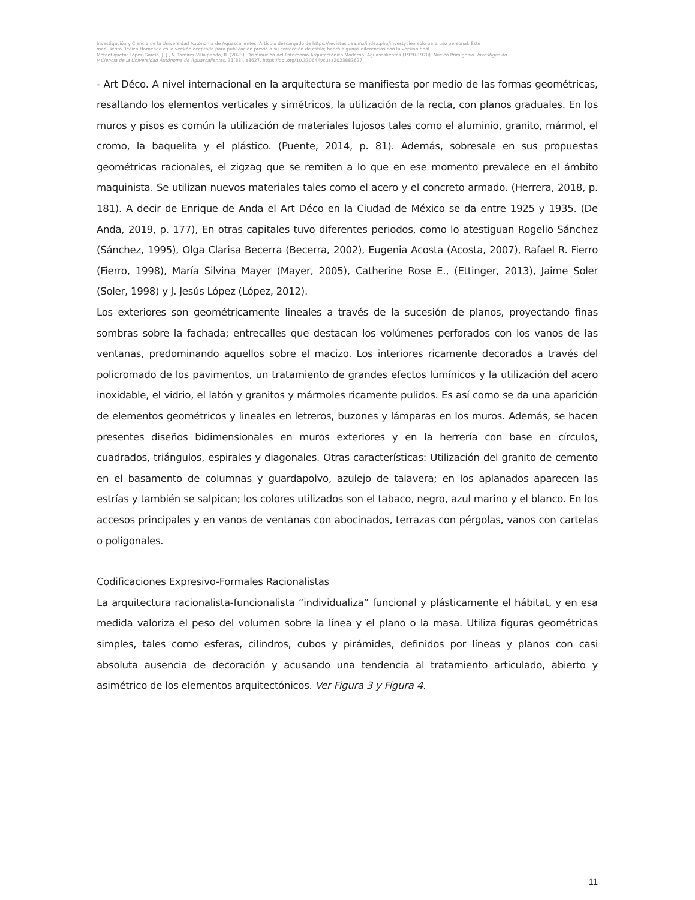Investigación y Ciencia de la Universidad Autónoma de Aguascalientes. Artículo descargado de https://revistas.uaa.mx/index.php/investycien solo para uso personal. Este
manuscrito Recién Horneado es la versión aceptada para publicación previa a su corrección de estilo; habrá algunas diferencias con la versión final.
Metaetiqueta: López-García, J. J., & Ramírez-Villalpando, R. (2023). Disminución del Patrimonio Arquitectónico Moderno, Aguascalientes (1920-1970). Núcleo Primigenio. Investigación
y Ciencia de la Universidad Autónoma de Aguascalientes, 31(88), e3627, https://doi.org/10.33064/iycuaa2023883627
- Art Déco. A nivel internacional en la arquitectura se manifiesta por medio de las formas geométricas, resaltando los elementos verticales y simétricos, la utilización de la recta, con planos graduales. En los muros y pisos es común la utilización de materiales lujosos tales como el aluminio, granito, mármol, el cromo, la baquelita y el plástico. (Puente, 2014, p. 81). Además, sobresale en sus propuestas geométricas racionales, el zigzag que se remiten a lo que en ese momento prevalece en el ámbito maquinista. Se utilizan nuevos materiales tales como el acero y el concreto armado. (Herrera, 2018, p. 181). A decir de Enrique de Anda el Art Déco en la Ciudad de México se da entre 1925 y 1935. (De Anda, 2019, p. 177), En otras capitales tuvo diferentes periodos, como lo atestiguan Rogelio Sánchez (Sánchez, 1995), Olga Clarisa Becerra (Becerra, 2002), Eugenia Acosta (Acosta, 2007), Rafael R. Fierro (Fierro, 1998), María Silvina Mayer (Mayer, 2005), Catherine Rose E., (Ettinger, 2013), Jaime Soler (Soler, 1998) y J. Jesús López (López, 2012).
Los exteriores son geométricamente lineales a través de la sucesión de planos, proyectando finas sombras sobre la fachada; entrecalles que destacan los volúmenes perforados con los vanos de las ventanas, predominando aquellos sobre el macizo. Los interiores ricamente decorados a través del policromado de los pavimentos, un tratamiento de grandes efectos lumínicos y la utilización del acero inoxidable, el vidrio, el latón y granitos y mármoles ricamente pulidos. Es así como se da una aparición de elementos geométricos y lineales en letreros, buzones y lámparas en los muros. Además, se hacen presentes diseños bidimensionales en muros exteriores y en la herrería con base en círculos, cuadrados, triángulos, espirales y diagonales. Otras características: Utilización del granito de cemento en el basamento de columnas y guardapolvo, azulejo de talavera; en los aplanados aparecen las estrías y también se salpican; los colores utilizados son el tabaco, negro, azul marino y el blanco. En los accesos principales y en vanos de ventanas con abocinados, terrazas con pérgolas, vanos con cartelas o poligonales.
Codificaciones Expresivo-Formales Racionalistas
La arquitectura racionalista-funcionalista “individualiza” funcional y plásticamente el hábitat, y en esa medida valoriza el peso del volumen sobre la línea y el plano o la masa. Utiliza figuras geométricas simples, tales como esferas, cilindros, cubos y pirámides, definidos por líneas y planos con casi absoluta ausencia de decoración y acusando una tendencia al tratamiento articulado, abierto y asimétrico de los elementos arquitectónicos. Ver Figura 3 y Figura 4.
11